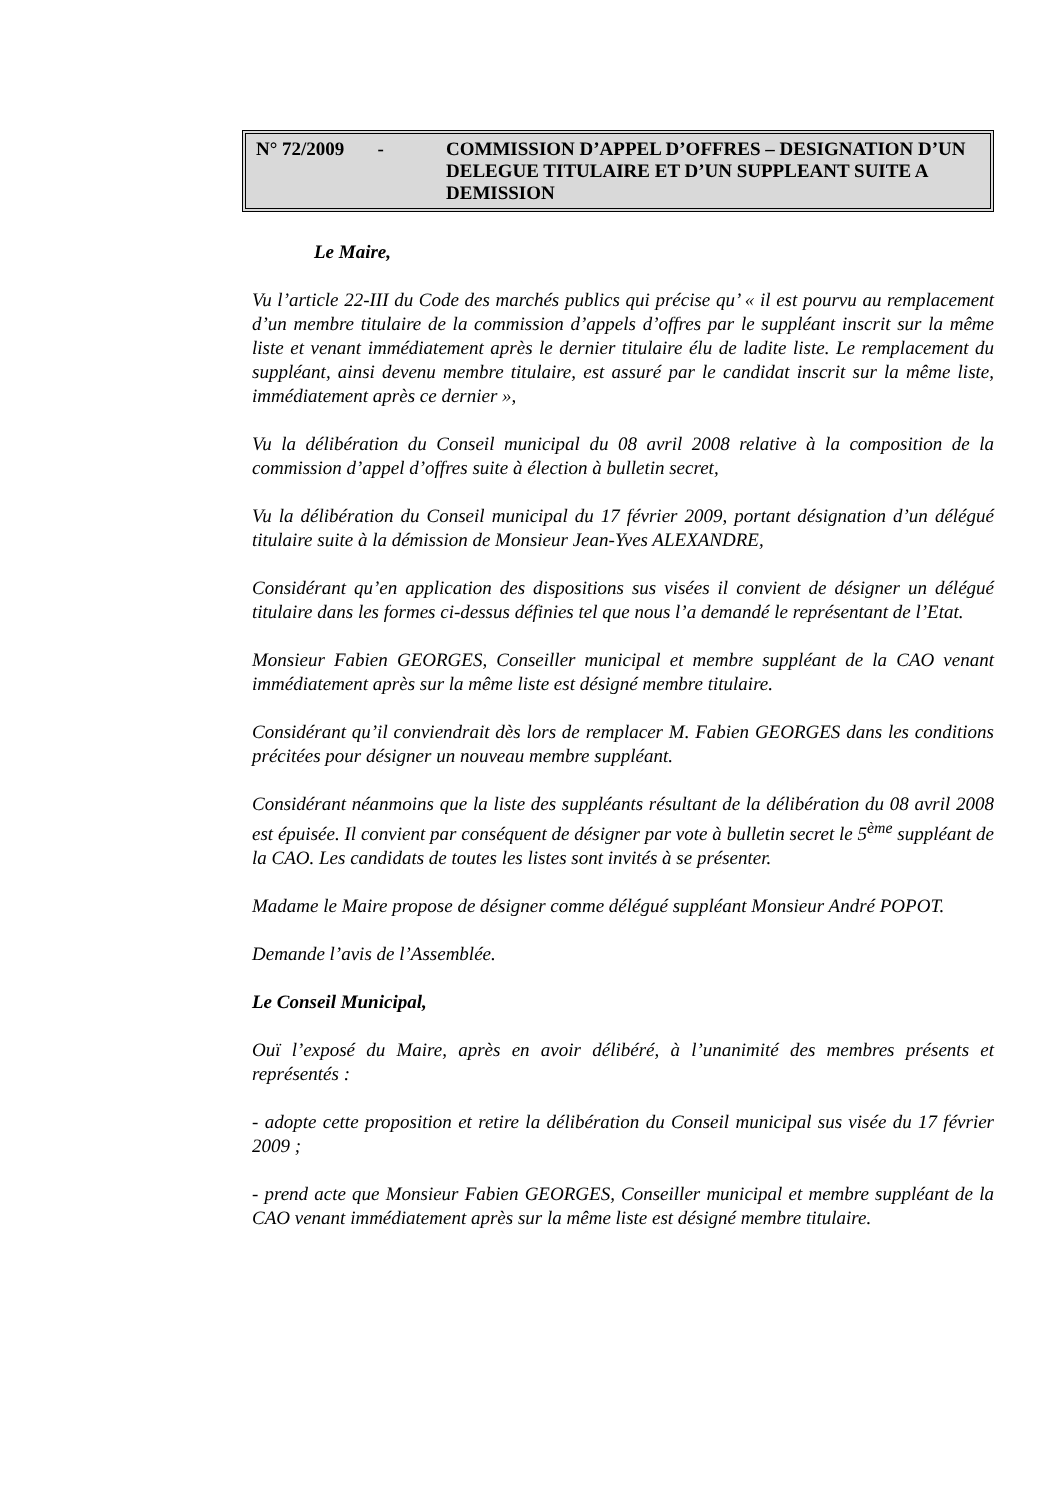N° 72/2009 -
COMMISSION D’APPEL D’OFFRES – DESIGNATION D’UN DELEGUE TITULAIRE ET D’UN SUPPLEANT SUITE A DEMISSION
Le Maire,
Vu l’article 22-III du Code des marchés publics qui précise qu’ « il est pourvu au remplacement d’un membre titulaire de la commission d’appels d’offres par le suppléant inscrit sur la même liste et venant immédiatement après le dernier titulaire élu de ladite liste. Le remplacement du suppléant, ainsi devenu membre titulaire, est assuré par le candidat inscrit sur la même liste, immédiatement après ce dernier »,
Vu la délibération du Conseil municipal du 08 avril 2008 relative à la composition de la commission d’appel d’offres suite à élection à bulletin secret,
Vu la délibération du Conseil municipal du 17 février 2009, portant désignation d’un délégué titulaire suite à la démission de Monsieur Jean-Yves ALEXANDRE,
Considérant qu’en application des dispositions sus visées il convient de désigner un délégué titulaire dans les formes ci-dessus définies tel que nous l’a demandé le représentant de l’Etat.
Monsieur Fabien GEORGES, Conseiller municipal et membre suppléant de la CAO venant immédiatement après sur la même liste est désigné membre titulaire.
Considérant qu’il conviendrait dès lors de remplacer M. Fabien GEORGES dans les conditions précitées pour désigner un nouveau membre suppléant.
Considérant néanmoins que la liste des suppléants résultant de la délibération du 08 avril 2008 est épuisée. Il convient par conséquent de désigner par vote à bulletin secret le 5<sup>ème</sup> suppléant de la CAO. Les candidats de toutes les listes sont invités à se présenter.
Madame le Maire propose de désigner comme délégué suppléant Monsieur André POPOT.
Demande l’avis de l’Assemblée.
Le Conseil Municipal,
Ouï l’exposé du Maire, après en avoir délibéré, à l’unanimité des membres présents et représentés :
- adopte cette proposition et retire la délibération du Conseil municipal sus visée du 17 février 2009 ;
- prend acte que Monsieur Fabien GEORGES, Conseiller municipal et membre suppléant de la CAO venant immédiatement après sur la même liste est désigné membre titulaire.